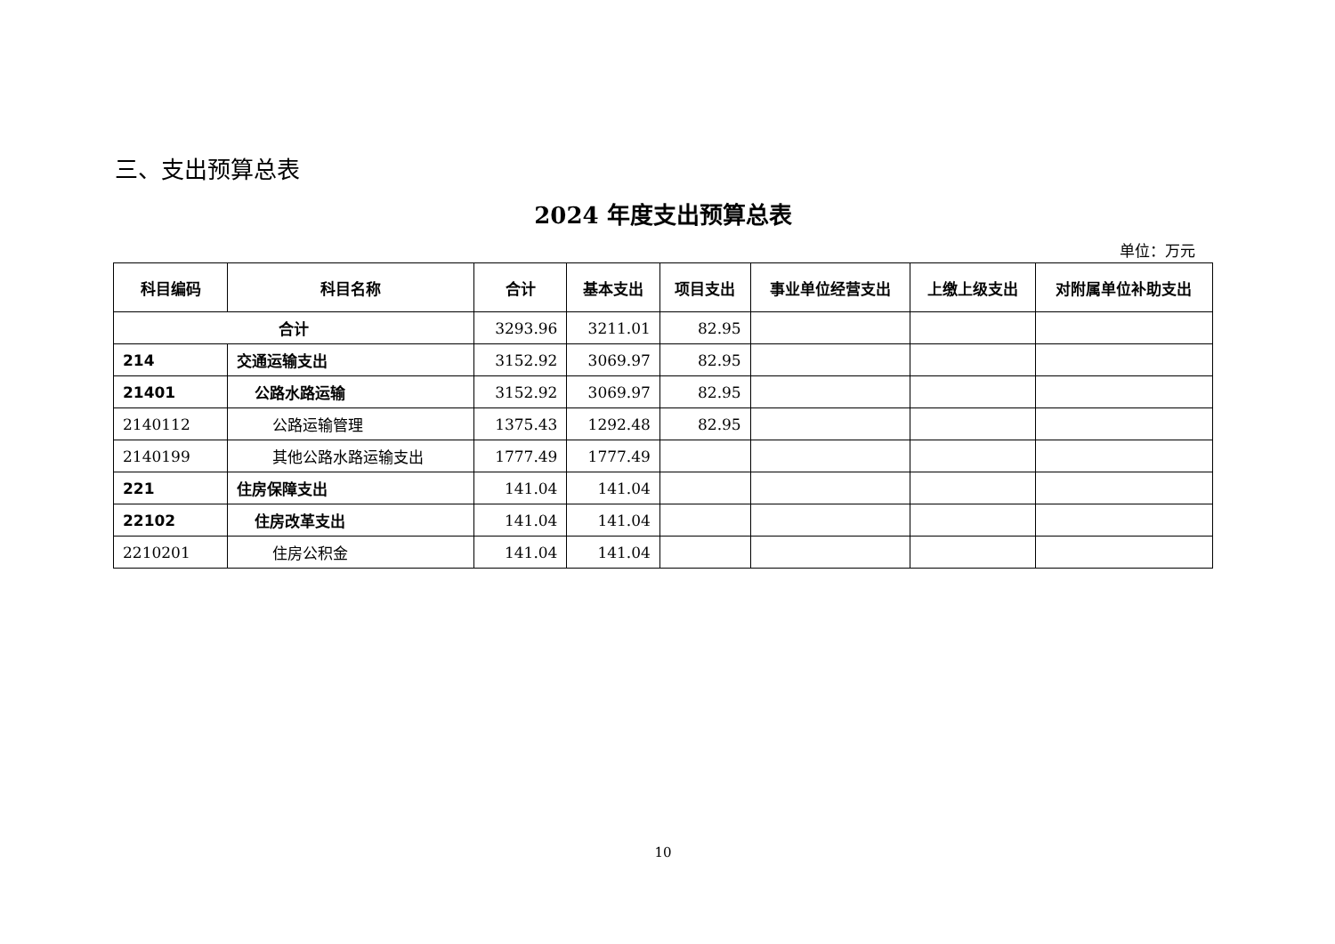三、支出预算总表
2024 年度支出预算总表
单位：万元
| 科目编码 | 科目名称 | 合计 | 基本支出 | 项目支出 | 事业单位经营支出 | 上缴上级支出 | 对附属单位补助支出 |
| --- | --- | --- | --- | --- | --- | --- | --- |
| 合计 | | 3293.96 | 3211.01 | 82.95 | | | |
| 214 | 交通运输支出 | 3152.92 | 3069.97 | 82.95 | | | |
| 21401 | 公路水路运输 | 3152.92 | 3069.97 | 82.95 | | | |
| 2140112 | 公路运输管理 | 1375.43 | 1292.48 | 82.95 | | | |
| 2140199 | 其他公路水路运输支出 | 1777.49 | 1777.49 | | | | |
| 221 | 住房保障支出 | 141.04 | 141.04 | | | | |
| 22102 | 住房改革支出 | 141.04 | 141.04 | | | | |
| 2210201 | 住房公积金 | 141.04 | 141.04 | | | | |
10